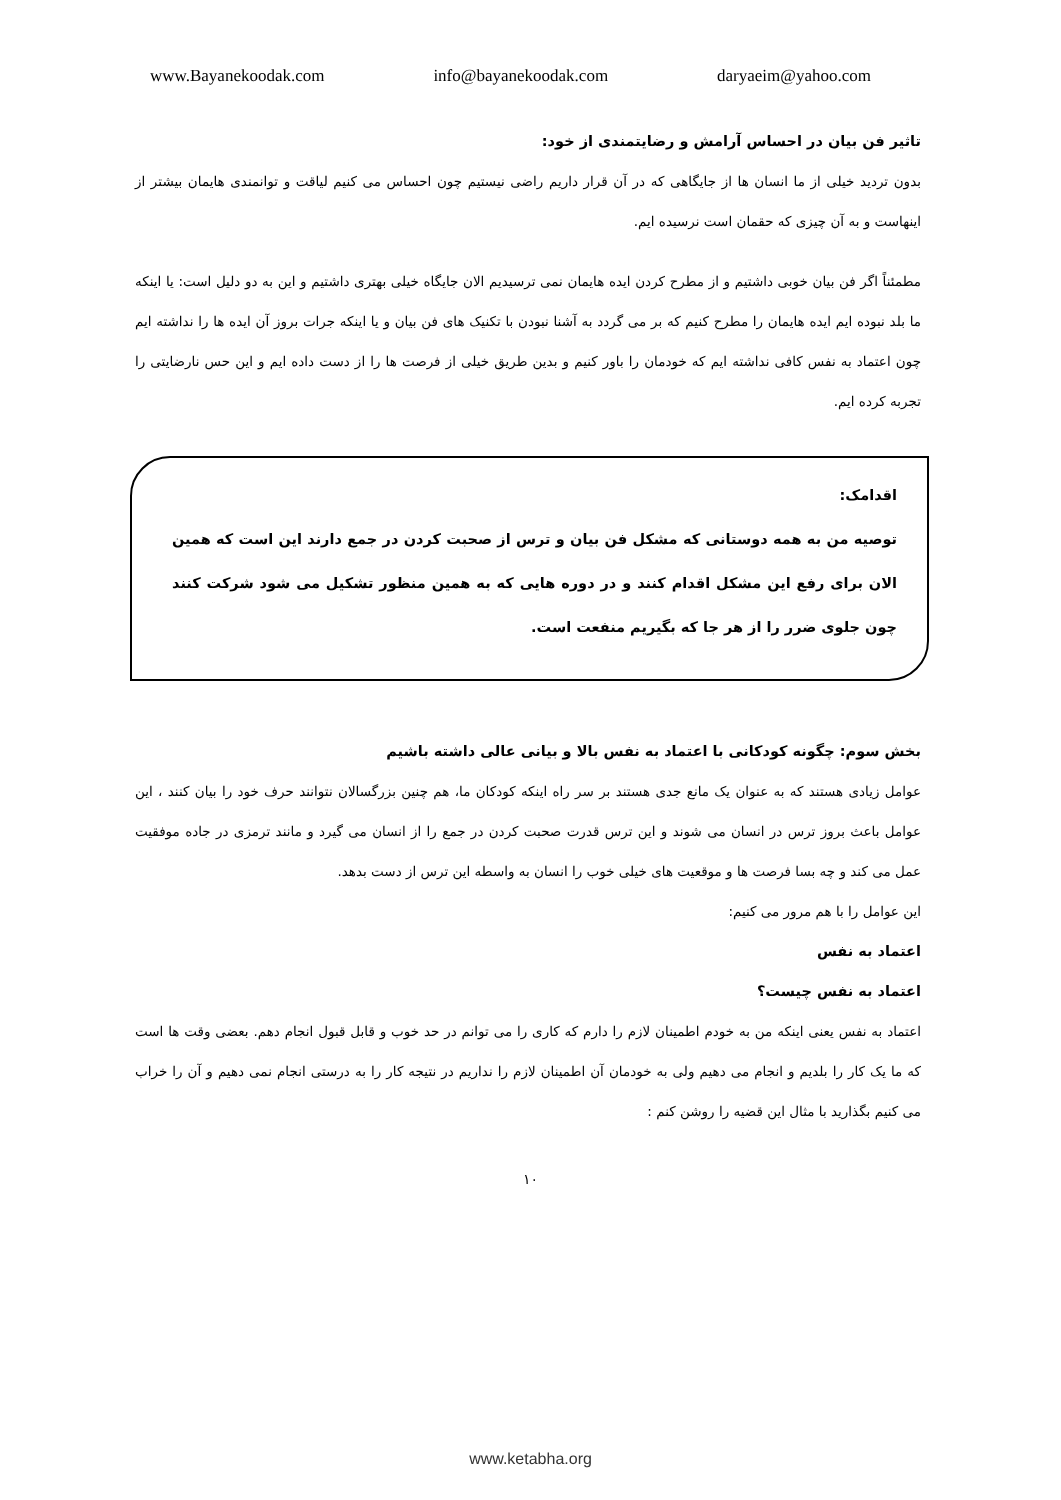www.Bayanekoodak.com info@bayanekoodak.com daryaeim@yahoo.com
تاثیر فن بیان در احساس آرامش و رضایتمندی از خود:
بدون تردید خیلی از ما انسان ها از جایگاهی که در آن قرار داریم راضی نیستیم چون احساس می کنیم لیاقت و توانمندی هایمان بیشتر از اینهاست و به آن چیزی که حقمان است نرسیده ایم.
مطمئناً اگر فن بیان خوبی داشتیم و از مطرح کردن ایده هایمان نمی ترسیدیم الان جایگاه خیلی بهتری داشتیم و این به دو دلیل است: یا اینکه ما بلد نبوده ایم ایده هایمان را مطرح کنیم که بر می گردد به آشنا نبودن با تکنیک های فن بیان و یا اینکه جرات بروز آن ایده ها را نداشته ایم چون اعتماد به نفس کافی نداشته ایم که خودمان را باور کنیم و بدین طریق خیلی از فرصت ها را از دست داده ایم و این حس نارضایتی را تجربه کرده ایم.
اقدامک:
توصیه من به همه دوستانی که مشکل فن بیان و ترس از صحبت کردن در جمع دارند این است که همین الان برای رفع این مشکل اقدام کنند و در دوره هایی که به همین منظور تشکیل می شود شرکت کنند چون جلوی ضرر را از هر جا که بگیریم منفعت است.
بخش سوم: چگونه کودکانی با اعتماد به نفس بالا و بیانی عالی داشته باشیم
عوامل زیادی هستند که به عنوان یک مانع جدی هستند بر سر راه اینکه کودکان ما، هم چنین بزرگسالان نتوانند حرف خود را بیان کنند ، این عوامل باعث بروز ترس در انسان می شوند و این ترس قدرت صحبت کردن در جمع را از انسان می گیرد و مانند ترمزی در جاده موفقیت عمل می کند و چه بسا فرصت ها و موقعیت های خیلی خوب را انسان به واسطه این ترس از دست بدهد.
این عوامل را با هم مرور می کنیم:
اعتماد به نفس
اعتماد به نفس چیست؟
اعتماد به نفس یعنی اینکه من به خودم اطمینان لازم را دارم که کاری را می توانم در حد خوب و قابل قبول انجام دهم. بعضی وقت ها است که ما یک کار را بلدیم و انجام می دهیم ولی به خودمان آن اطمینان لازم را نداریم در نتیجه کار را به درستی انجام نمی دهیم و آن را خراب می کنیم بگذارید با مثال این قضیه را روشن کنم :
۱۰
www.ketabha.org